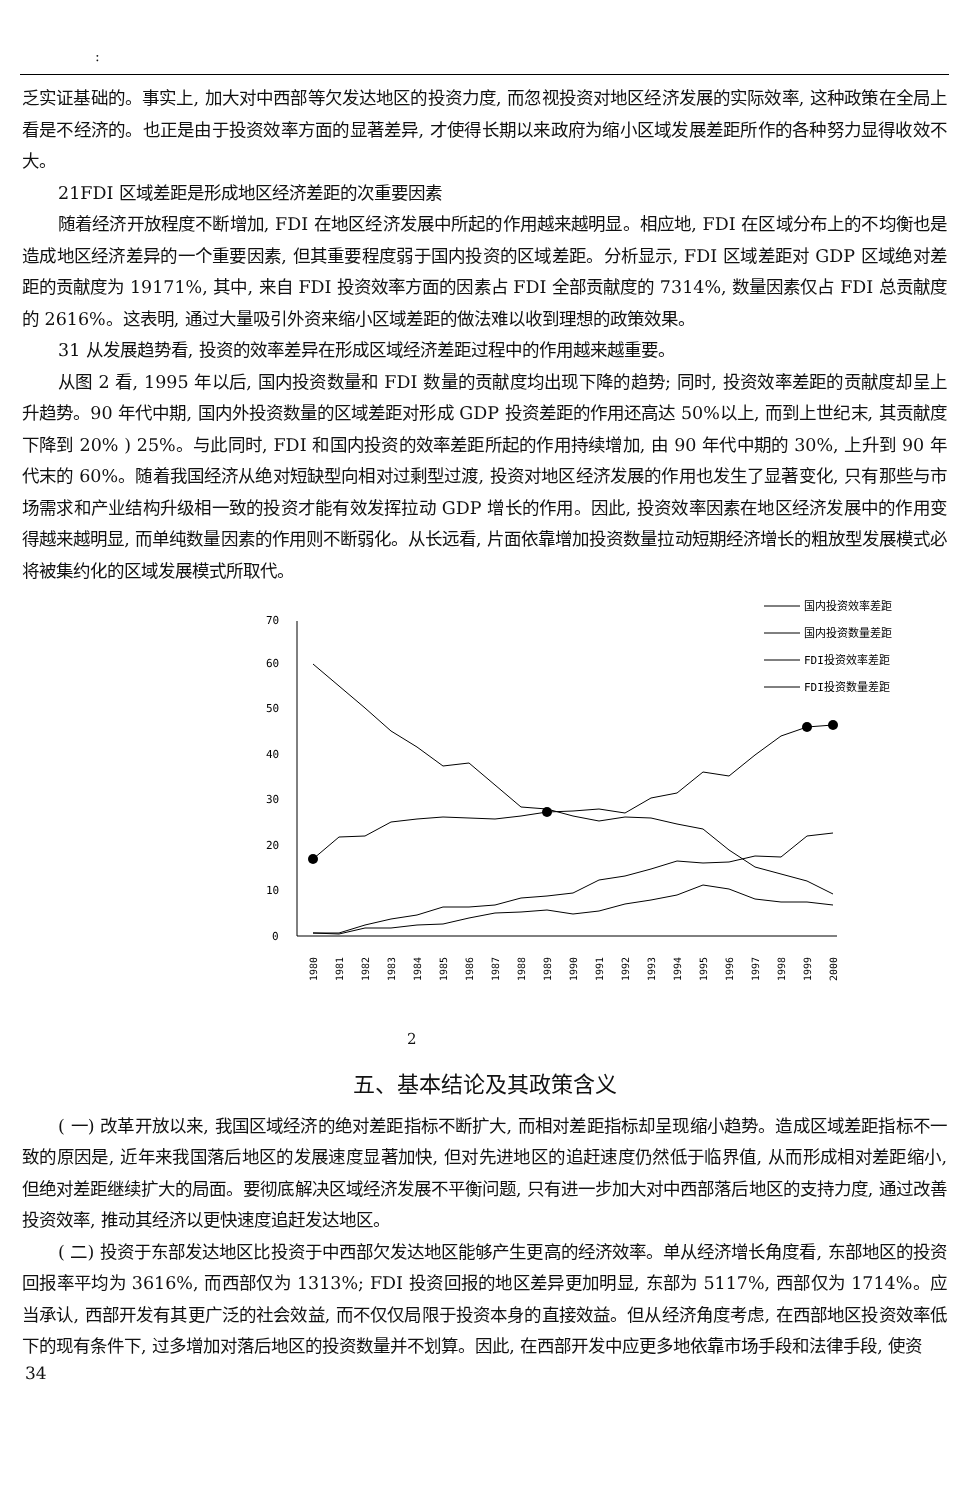:
乏实证基础的。事实上, 加大对中西部等欠发达地区的投资力度, 而忽视投资对地区经济发展的实际效率, 这种政策在全局上看是不经济的。也正是由于投资效率方面的显著差异, 才使得长期以来政府为缩小区域发展差距所作的各种努力显得收效不大。
21FDI 区域差距是形成地区经济差距的次重要因素
随着经济开放程度不断增加, FDI 在地区经济发展中所起的作用越来越明显。相应地, FDI 在区域分布上的不均衡也是造成地区经济差异的一个重要因素, 但其重要程度弱于国内投资的区域差距。分析显示, FDI 区域差距对 GDP 区域绝对差距的贡献度为 19171%, 其中, 来自 FDI 投资效率方面的因素占 FDI 全部贡献度的 7314%, 数量因素仅占 FDI 总贡献度的 2616%。这表明, 通过大量吸引外资来缩小区域差距的做法难以收到理想的政策效果。
31 从发展趋势看, 投资的效率差异在形成区域经济差距过程中的作用越来越重要。
从图 2 看, 1995 年以后, 国内投资数量和 FDI 数量的贡献度均出现下降的趋势; 同时, 投资效率差距的贡献度却呈上升趋势。90 年代中期, 国内外投资数量的区域差距对形成 GDP 投资差距的作用还高达 50%以上, 而到上世纪末, 其贡献度下降到 20% ) 25%。与此同时, FDI 和国内投资的效率差距所起的作用持续增加, 由 90 年代中期的 30%, 上升到 90 年代末的 60%。随着我国经济从绝对短缺型向相对过剩型过渡, 投资对地区经济发展的作用也发生了显著变化, 只有那些与市场需求和产业结构升级相一致的投资才能有效发挥拉动 GDP 增长的作用。因此, 投资效率因素在地区经济发展中的作用变得越来越明显, 而单纯数量因素的作用则不断弱化。从长远看, 片面依靠增加投资数量拉动短期经济增长的粗放型发展模式必将被集约化的区域发展模式所取代。
0
10
20
30
40
50
60
70
1980
1981
1982
1983
1984
1985
1986
1987
1988
1989
1990
1991
1992
1993
1994
1995
1996
1997
1998
1999
2000
国内投资效率差距
国内投资数量差距
FDI投资效率差距
FDI投资数量差距
2
五、基本结论及其政策含义
( 一) 改革开放以来, 我国区域经济的绝对差距指标不断扩大, 而相对差距指标却呈现缩小趋势。造成区域差距指标不一致的原因是, 近年来我国落后地区的发展速度显著加快, 但对先进地区的追赶速度仍然低于临界值, 从而形成相对差距缩小, 但绝对差距继续扩大的局面。要彻底解决区域经济发展不平衡问题, 只有进一步加大对中西部落后地区的支持力度, 通过改善投资效率, 推动其经济以更快速度追赶发达地区。
( 二) 投资于东部发达地区比投资于中西部欠发达地区能够产生更高的经济效率。单从经济增长角度看, 东部地区的投资回报率平均为 3616%, 而西部仅为 1313%; FDI 投资回报的地区差异更加明显, 东部为 5117%, 西部仅为 1714%。应当承认, 西部开发有其更广泛的社会效益, 而不仅仅局限于投资本身的直接效益。但从经济角度考虑, 在西部地区投资效率低下的现有条件下, 过多增加对落后地区的投资数量并不划算。因此, 在西部开发中应更多地依靠市场手段和法律手段, 使资
34